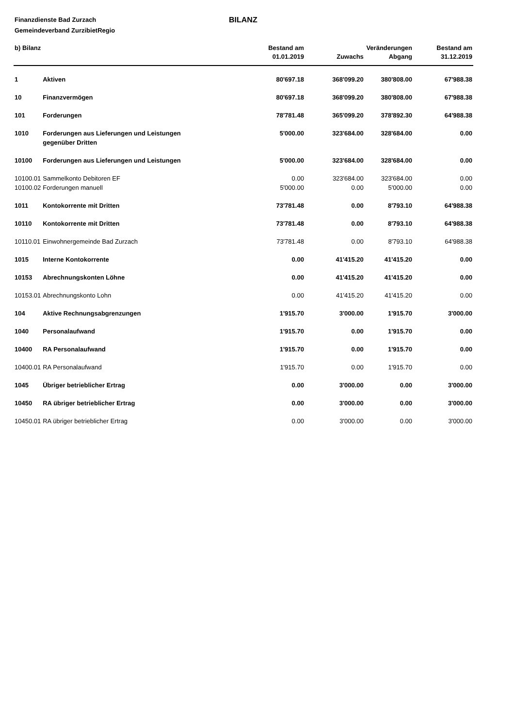Finanzdienste Bad Zurzach
Gemeindeverband ZurzibietRegio
BILANZ
| b) Bilanz | | Bestand am | Veränderungen | | Bestand am |
| --- | --- | --- | --- | --- | --- |
| | | 01.01.2019 | Zuwachs | Abgang | 31.12.2019 |
| 1 | Aktiven | 80'697.18 | 368'099.20 | 380'808.00 | 67'988.38 |
| 10 | Finanzvermögen | 80'697.18 | 368'099.20 | 380'808.00 | 67'988.38 |
| 101 | Forderungen | 78'781.48 | 365'099.20 | 378'892.30 | 64'988.38 |
| 1010 | Forderungen aus Lieferungen und Leistungen gegenüber Dritten | 5'000.00 | 323'684.00 | 328'684.00 | 0.00 |
| 10100 | Forderungen aus Lieferungen und Leistungen | 5'000.00 | 323'684.00 | 328'684.00 | 0.00 |
| 10100.01 | Sammelkonto Debitoren EF | 0.00 | 323'684.00 | 323'684.00 | 0.00 |
| 10100.02 | Forderungen manuell | 5'000.00 | 0.00 | 5'000.00 | 0.00 |
| 1011 | Kontokorrente mit Dritten | 73'781.48 | 0.00 | 8'793.10 | 64'988.38 |
| 10110 | Kontokorrente mit Dritten | 73'781.48 | 0.00 | 8'793.10 | 64'988.38 |
| 10110.01 | Einwohnergemeinde Bad Zurzach | 73'781.48 | 0.00 | 8'793.10 | 64'988.38 |
| 1015 | Interne Kontokorrente | 0.00 | 41'415.20 | 41'415.20 | 0.00 |
| 10153 | Abrechnungskonten Löhne | 0.00 | 41'415.20 | 41'415.20 | 0.00 |
| 10153.01 | Abrechnungskonto Lohn | 0.00 | 41'415.20 | 41'415.20 | 0.00 |
| 104 | Aktive Rechnungsabgrenzungen | 1'915.70 | 3'000.00 | 1'915.70 | 3'000.00 |
| 1040 | Personalaufwand | 1'915.70 | 0.00 | 1'915.70 | 0.00 |
| 10400 | RA Personalaufwand | 1'915.70 | 0.00 | 1'915.70 | 0.00 |
| 10400.01 | RA Personalaufwand | 1'915.70 | 0.00 | 1'915.70 | 0.00 |
| 1045 | Übriger betrieblicher Ertrag | 0.00 | 3'000.00 | 0.00 | 3'000.00 |
| 10450 | RA übriger betrieblicher Ertrag | 0.00 | 3'000.00 | 0.00 | 3'000.00 |
| 10450.01 | RA übriger betrieblicher Ertrag | 0.00 | 3'000.00 | 0.00 | 3'000.00 |